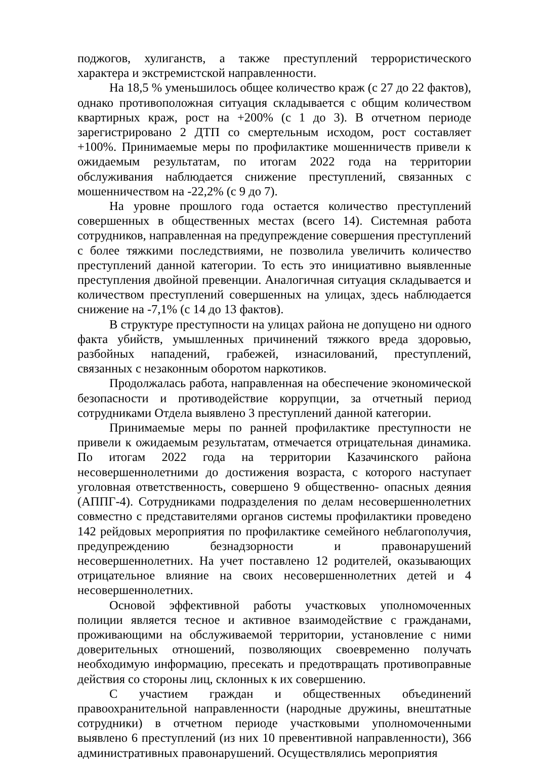поджогов, хулиганств, а также преступлений террористического характера и экстремистской направленности.
На 18,5 % уменьшилось общее количество краж (с 27 до 22 фактов), однако противоположная ситуация складывается с общим количеством квартирных краж, рост на +200% (с 1 до 3). В отчетном периоде зарегистрировано 2 ДТП со смертельным исходом, рост составляет +100%. Принимаемые меры по профилактике мошенничеств привели к ожидаемым результатам, по итогам 2022 года на территории обслуживания наблюдается снижение преступлений, связанных с мошенничеством на -22,2% (с 9 до 7).
На уровне прошлого года остается количество преступлений совершенных в общественных местах (всего 14). Системная работа сотрудников, направленная на предупреждение совершения преступлений с более тяжкими последствиями, не позволила увеличить количество преступлений данной категории. То есть это инициативно выявленные преступления двойной превенции. Аналогичная ситуация складывается и количеством преступлений совершенных на улицах, здесь наблюдается снижение на -7,1% (с 14 до 13 фактов).
В структуре преступности на улицах района не допущено ни одного факта убийств, умышленных причинений тяжкого вреда здоровью, разбойных нападений, грабежей, изнасилований, преступлений, связанных с незаконным оборотом наркотиков.
Продолжалась работа, направленная на обеспечение экономической безопасности и противодействие коррупции, за отчетный период сотрудниками Отдела выявлено 3 преступлений данной категории.
Принимаемые меры по ранней профилактике преступности не привели к ожидаемым результатам, отмечается отрицательная динамика. По итогам 2022 года на территории Казачинского района несовершеннолетними до достижения возраста, с которого наступает уголовная ответственность, совершено 9 общественно- опасных деяния (АППГ-4). Сотрудниками подразделения по делам несовершеннолетних совместно с представителями органов системы профилактики проведено 142 рейдовых мероприятия по профилактике семейного неблагополучия, предупреждению безнадзорности и правонарушений несовершеннолетних. На учет поставлено 12 родителей, оказывающих отрицательное влияние на своих несовершеннолетних детей и 4 несовершеннолетних.
Основой эффективной работы участковых уполномоченных полиции является тесное и активное взаимодействие с гражданами, проживающими на обслуживаемой территории, установление с ними доверительных отношений, позволяющих своевременно получать необходимую информацию, пресекать и предотвращать противоправные действия со стороны лиц, склонных к их совершению.
С участием граждан и общественных объединений правоохранительной направленности (народные дружины, внештатные сотрудники) в отчетном периоде участковыми уполномоченными выявлено 6 преступлений (из них 10 превентивной направленности), 366 административных правонарушений. Осуществлялись мероприятия